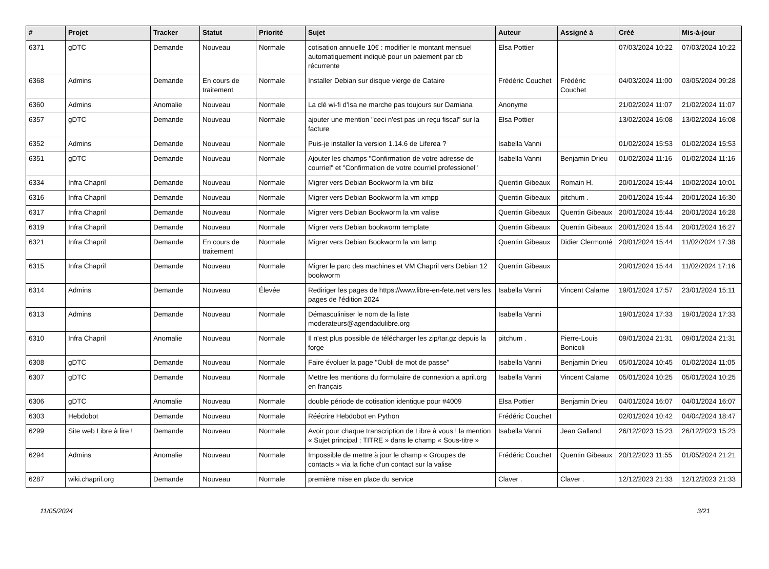| # | Projet | Tracker | Statut | Priorité | Sujet | Auteur | Assigné à | Créé | Mis-à-jour |
| --- | --- | --- | --- | --- | --- | --- | --- | --- | --- |
| 6371 | gDTC | Demande | Nouveau | Normale | cotisation annuelle 10€ : modifier le montant mensuel automatiquement indiqué pour un paiement par cb récurrente | Elsa Pottier | | 07/03/2024 10:22 | 07/03/2024 10:22 |
| 6368 | Admins | Demande | En cours de traitement | Normale | Installer Debian sur disque vierge de Cataire | Frédéric Couchet | Frédéric Couchet | 04/03/2024 11:00 | 03/05/2024 09:28 |
| 6360 | Admins | Anomalie | Nouveau | Normale | La clé wi-fi d'Isa ne marche pas toujours sur Damiana | Anonyme | | 21/02/2024 11:07 | 21/02/2024 11:07 |
| 6357 | gDTC | Demande | Nouveau | Normale | ajouter une mention "ceci n'est pas un reçu fiscal" sur la facture | Elsa Pottier | | 13/02/2024 16:08 | 13/02/2024 16:08 |
| 6352 | Admins | Demande | Nouveau | Normale | Puis-je installer la version 1.14.6 de Liferea ? | Isabella Vanni | | 01/02/2024 15:53 | 01/02/2024 15:53 |
| 6351 | gDTC | Demande | Nouveau | Normale | Ajouter les champs "Confirmation de votre adresse de courriel" et "Confirmation de votre courriel professionel" | Isabella Vanni | Benjamin Drieu | 01/02/2024 11:16 | 01/02/2024 11:16 |
| 6334 | Infra Chapril | Demande | Nouveau | Normale | Migrer vers Debian Bookworm la vm biliz | Quentin Gibeaux | Romain H. | 20/01/2024 15:44 | 10/02/2024 10:01 |
| 6316 | Infra Chapril | Demande | Nouveau | Normale | Migrer vers Debian Bookworm la vm xmpp | Quentin Gibeaux | pitchum . | 20/01/2024 15:44 | 20/01/2024 16:30 |
| 6317 | Infra Chapril | Demande | Nouveau | Normale | Migrer vers Debian Bookworm la vm valise | Quentin Gibeaux | Quentin Gibeaux | 20/01/2024 15:44 | 20/01/2024 16:28 |
| 6319 | Infra Chapril | Demande | Nouveau | Normale | Migrer vers Debian bookworm template | Quentin Gibeaux | Quentin Gibeaux | 20/01/2024 15:44 | 20/01/2024 16:27 |
| 6321 | Infra Chapril | Demande | En cours de traitement | Normale | Migrer vers Debian Bookworm la vm lamp | Quentin Gibeaux | Didier Clermonté | 20/01/2024 15:44 | 11/02/2024 17:38 |
| 6315 | Infra Chapril | Demande | Nouveau | Normale | Migrer le parc des machines et VM Chapril vers Debian 12 bookworm | Quentin Gibeaux | | 20/01/2024 15:44 | 11/02/2024 17:16 |
| 6314 | Admins | Demande | Nouveau | Élevée | Rediriger les pages de https://www.libre-en-fete.net vers les pages de l'édition 2024 | Isabella Vanni | Vincent Calame | 19/01/2024 17:57 | 23/01/2024 15:11 |
| 6313 | Admins | Demande | Nouveau | Normale | Démasculiniser le nom de la liste moderateurs@agendadulibre.org | Isabella Vanni | | 19/01/2024 17:33 | 19/01/2024 17:33 |
| 6310 | Infra Chapril | Anomalie | Nouveau | Normale | Il n'est plus possible de télécharger les zip/tar.gz depuis la forge | pitchum . | Pierre-Louis Bonicoli | 09/01/2024 21:31 | 09/01/2024 21:31 |
| 6308 | gDTC | Demande | Nouveau | Normale | Faire évoluer la page "Oubli de mot de passe" | Isabella Vanni | Benjamin Drieu | 05/01/2024 10:45 | 01/02/2024 11:05 |
| 6307 | gDTC | Demande | Nouveau | Normale | Mettre les mentions du formulaire de connexion a april.org en français | Isabella Vanni | Vincent Calame | 05/01/2024 10:25 | 05/01/2024 10:25 |
| 6306 | gDTC | Anomalie | Nouveau | Normale | double période de cotisation identique pour #4009 | Elsa Pottier | Benjamin Drieu | 04/01/2024 16:07 | 04/01/2024 16:07 |
| 6303 | Hebdobot | Demande | Nouveau | Normale | Réécrire Hebdobot en Python | Frédéric Couchet | | 02/01/2024 10:42 | 04/04/2024 18:47 |
| 6299 | Site web Libre à lire ! | Demande | Nouveau | Normale | Avoir pour chaque transcription de Libre à vous ! la mention « Sujet principal : TITRE » dans le champ « Sous-titre » | Isabella Vanni | Jean Galland | 26/12/2023 15:23 | 26/12/2023 15:23 |
| 6294 | Admins | Anomalie | Nouveau | Normale | Impossible de mettre à jour le champ « Groupes de contacts » via la fiche d'un contact sur la valise | Frédéric Couchet | Quentin Gibeaux | 20/12/2023 11:55 | 01/05/2024 21:21 |
| 6287 | wiki.chapril.org | Demande | Nouveau | Normale | première mise en place du service | Claver . | Claver . | 12/12/2023 21:33 | 12/12/2023 21:33 |
11/05/2024 3/21